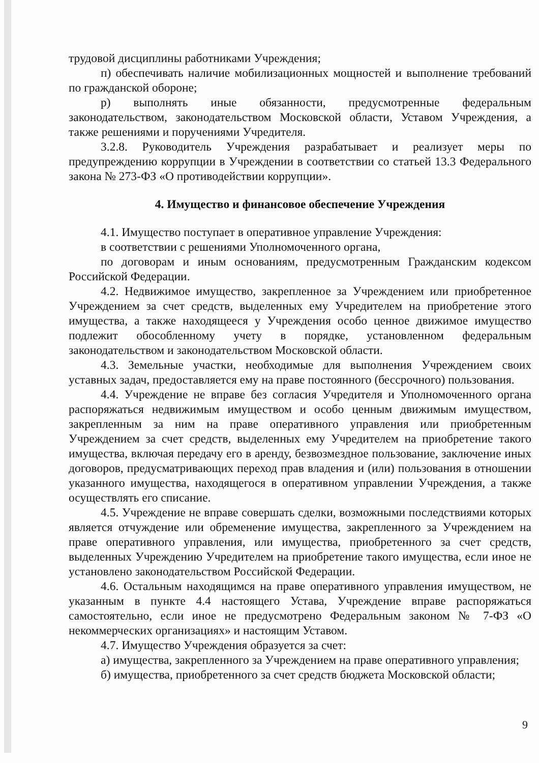трудовой дисциплины работниками Учреждения;
п) обеспечивать наличие мобилизационных мощностей и выполнение требований по гражданской обороне;
р) выполнять иные обязанности, предусмотренные федеральным законодательством, законодательством Московской области, Уставом Учреждения, а также решениями и поручениями Учредителя.
3.2.8. Руководитель Учреждения разрабатывает и реализует меры по предупреждению коррупции в Учреждении в соответствии со статьей 13.3 Федерального закона № 273-ФЗ «О противодействии коррупции».
4. Имущество и финансовое обеспечение Учреждения
4.1. Имущество поступает в оперативное управление Учреждения:
в соответствии с решениями Уполномоченного органа,
по договорам и иным основаниям, предусмотренным Гражданским кодексом Российской Федерации.
4.2. Недвижимое имущество, закрепленное за Учреждением или приобретенное Учреждением за счет средств, выделенных ему Учредителем на приобретение этого имущества, а также находящееся у Учреждения особо ценное движимое имущество подлежит обособленному учету в порядке, установленном федеральным законодательством и законодательством Московской области.
4.3. Земельные участки, необходимые для выполнения Учреждением своих уставных задач, предоставляется ему на праве постоянного (бессрочного) пользования.
4.4. Учреждение не вправе без согласия Учредителя и Уполномоченного органа распоряжаться недвижимым имуществом и особо ценным движимым имуществом, закрепленным за ним на праве оперативного управления или приобретенным Учреждением за счет средств, выделенных ему Учредителем на приобретение такого имущества, включая передачу его в аренду, безвозмездное пользование, заключение иных договоров, предусматривающих переход прав владения и (или) пользования в отношении указанного имущества, находящегося в оперативном управлении Учреждения, а также осуществлять его списание.
4.5. Учреждение не вправе совершать сделки, возможными последствиями которых является отчуждение или обременение имущества, закрепленного за Учреждением на праве оперативного управления, или имущества, приобретенного за счет средств, выделенных Учреждению Учредителем на приобретение такого имущества, если иное не установлено законодательством Российской Федерации.
4.6. Остальным находящимся на праве оперативного управления имуществом, не указанным в пункте 4.4 настоящего Устава, Учреждение вправе распоряжаться самостоятельно, если иное не предусмотрено Федеральным законом № 7-ФЗ «О некоммерческих организациях» и настоящим Уставом.
4.7. Имущество Учреждения образуется за счет:
а) имущества, закрепленного за Учреждением на праве оперативного управления;
б) имущества, приобретенного за счет средств бюджета Московской области;
9